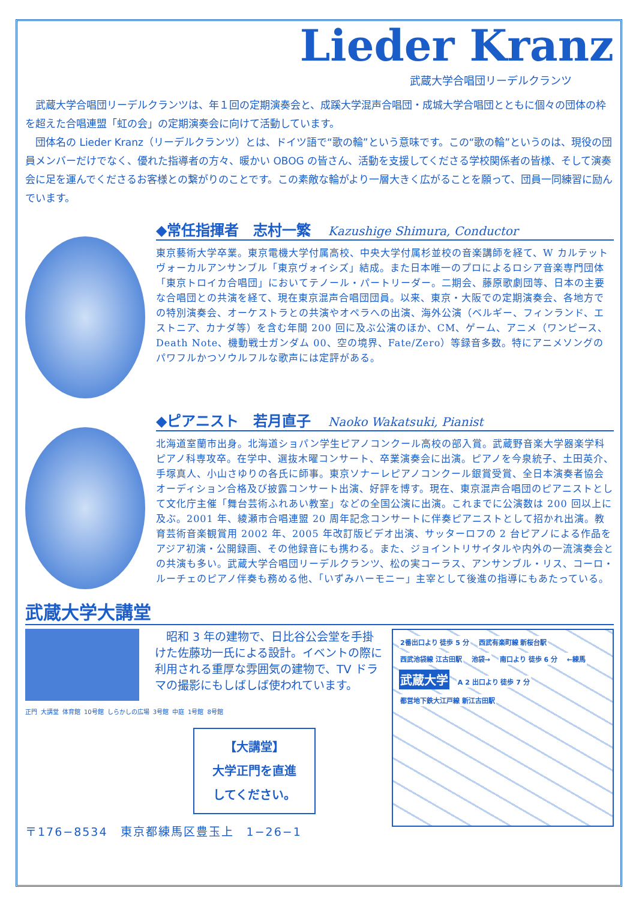Lieder Kranz
武蔵大学合唱団リーデルクランツ
武蔵大学合唱団リーデルクランツは、年１回の定期演奏会と、成蹊大学混声合唱団・成城大学合唱団とともに個々の団体の枠を超えた合唱連盟「虹の会」の定期演奏会に向けて活動しています。
団体名の Lieder Kranz（リーデルクランツ）とは、ドイツ語で“歌の輪”という意味です。この“歌の輪”というのは、現役の団員メンバーだけでなく、優れた指導者の方々、暖かい OBOG の皆さん、活動を支援してくださる学校関係者の皆様、そして演奏会に足を運んでくださるお客様との繋がりのことです。この素敵な輪がより一層大きく広がることを願って、団員一同練習に励んでいます。
◆常任指揮者　志村一繁 Kazushige Shimura, Conductor
東京藝術大学卒業。東京電機大学付属高校、中央大学付属杉並校の音楽講師を経て、W カルテットヴォーカルアンサンブル「東京ヴォイシズ」結成。また日本唯一のプロによるロシア音楽専門団体「東京トロイカ合唱団」においてテノール・パートリーダー。二期会、藤原歌劇団等、日本の主要な合唱団との共演を経て、現在東京混声合唱団団員。以来、東京・大阪での定期演奏会、各地方での特別演奏会、オーケストラとの共演やオペラへの出演、海外公演（ベルギー、フィンランド、エストニア、カナダ等）を含む年間 200 回に及ぶ公演のほか、CM、ゲーム、アニメ（ワンピース、Death Note、機動戦士ガンダム 00、空の境界、Fate/Zero）等録音多数。特にアニメソングのパワフルかつソウルフルな歌声には定評がある。
◆ピアニスト　若月直子 Naoko Wakatsuki, Pianist
北海道室蘭市出身。北海道ショパン学生ピアノコンクール高校の部入賞。武蔵野音楽大学器楽学科ピアノ科専攻卒。在学中、選抜木曜コンサート、卒業演奏会に出演。ピアノを今泉統子、土田英介、手塚真人、小山さゆりの各氏に師事。東京ソナーレピアノコンクール銀賞受賞、全日本演奏者協会オーディション合格及び披露コンサート出演、好評を博す。現在、東京混声合唱団のピアニストとして文化庁主催「舞台芸術ふれあい教室」などの全国公演に出演。これまでに公演数は 200 回以上に及ぶ。2001 年、綾瀬市合唱連盟 20 周年記念コンサートに伴奏ピアニストとして招かれ出演。教育芸術音楽観賞用 2002 年、2005 年改訂版ビデオ出演、サッターロフの 2 台ピアノによる作品をアジア初演・公開録画、その他録音にも携わる。また、ジョイントリサイタルや内外の一流演奏会との共演も多い。武蔵大学合唱団リーデルクランツ、松の実コーラス、アンサンブル・リス、コーロ・ルーチェのピアノ伴奏も務める他、「いずみハーモニー」主宰として後進の指導にもあたっている。
武蔵大学大講堂
　昭和 3 年の建物で、日比谷公会堂を手掛けた佐藤功一氏による設計。イベントの際に利用される重厚な雰囲気の建物で、TV ドラマの撮影にもしばしば使われています。
正門 大講堂 体育館 10号館 しらかしの広場 3号館 中庭 1号館 8号館
【大講堂】
大学正門を直進
してください。
〒176−8534　東京都練馬区豊玉上　1−26−1
2番出口より 徒歩 5 分 西武有楽町線 新桜台駅 西武池袋線 江古田駅 池袋→ 南口より 徒歩 6 分 ←練馬
武蔵大学
A 2 出口より 徒歩 7 分 都営地下鉄大江戸線 新江古田駅